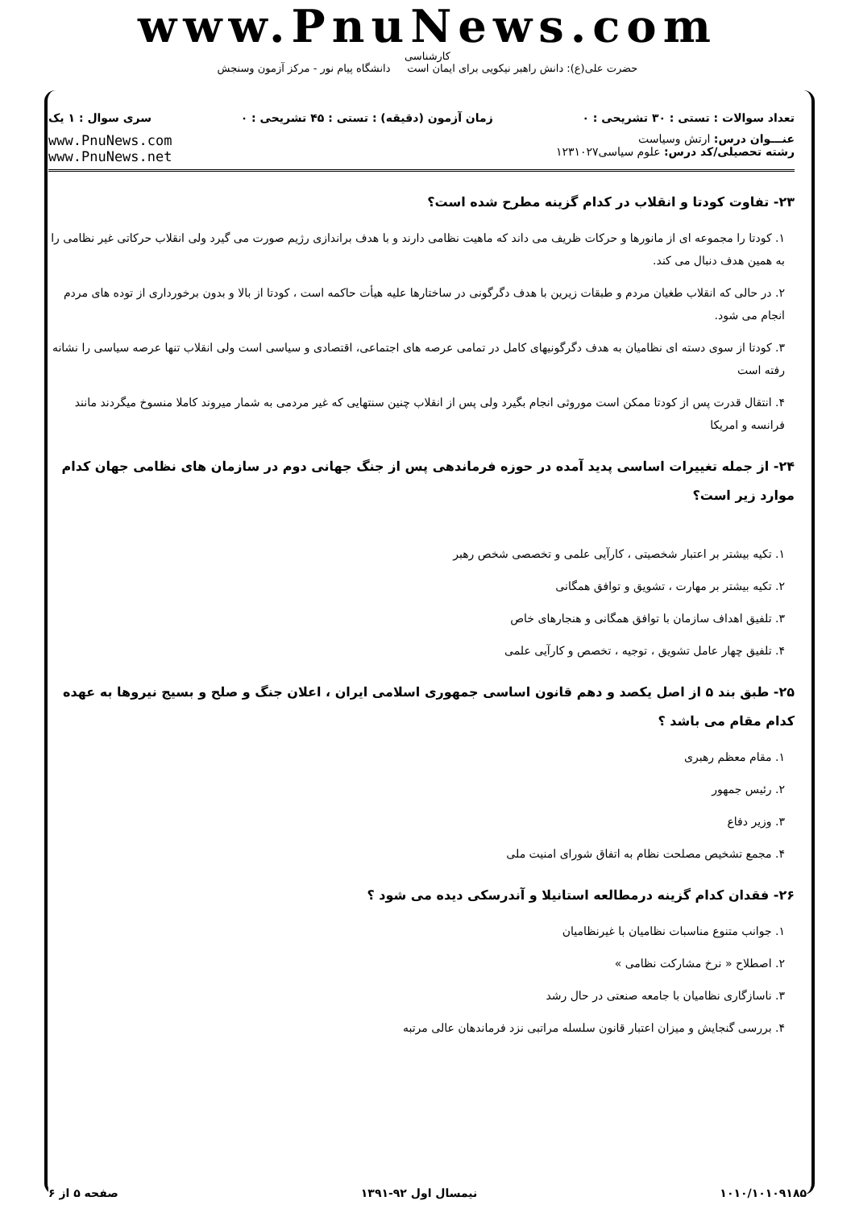www.PnuNews.com
کارشناسی
حضرت علی(ع): دانش راهبر نیکویی برای ایمان است دانشگاه پیام نور - مرکز آزمون وسنجش
تعداد سوالات : تستی : ۳۰ تشریحی : ۰ زمان آزمون (دقیقه) : تستی : ۴۵ تشریحی : ۰ سری سوال : ۱ یک
عنـــوان درس: ارتش وسیاست
رشته تحصیلی/کد درس: علوم سیاسی۱۲۳۱۰۲۷
www.PnuNews.com
www.PnuNews.net
۲۳- تفاوت کودتا و انقلاب در کدام گزینه مطرح شده است؟
۱. کودتا را مجموعه ای از مانورها و حرکات ظریف می داند که ماهیت نظامی دارند و با هدف براندازی رژیم صورت می گیرد ولی انقلاب حرکاتی غیر نظامی را به همین هدف دنبال می کند.
۲. در حالی که انقلاب طغیان مردم و طبقات زیرین با هدف دگرگونی در ساختارها علیه هیأت حاکمه است ، کودتا از بالا و بدون برخورداری از توده های مردم انجام می شود.
۳. کودتا از سوی دسته ای نظامیان به هدف دگرگونیهای کامل در تمامی عرصه های اجتماعی، اقتصادی و سیاسی است ولی انقلاب تنها عرصه سیاسی را نشانه رفته است
۴. انتقال قدرت پس از کودتا ممکن است موروثی انجام بگیرد ولی پس از انقلاب چنین سنتهایی که غیر مردمی به شمار میروند کاملا منسوخ میگردند مانند فرانسه و امریکا
۲۴- از جمله تغییرات اساسی پدید آمده در حوزه فرماندهی پس از جنگ جهانی دوم در سازمان های نظامی جهان کدام موارد زیر است؟
۱. تکیه بیشتر بر اعتبار شخصیتی ، کارآیی علمی و تخصصی شخص رهبر
۲. تکیه بیشتر بر مهارت ، تشویق و توافق همگانی
۳. تلفیق اهداف سازمان با توافق همگانی و هنجارهای خاص
۴. تلفیق چهار عامل تشویق ، توجیه ، تخصص و کارآیی علمی
۲۵- طبق بند ۵ از اصل یکصد و دهم قانون اساسی جمهوری اسلامی ایران ، اعلان جنگ و صلح و بسیج نیروها به عهده کدام مقام می باشد ؟
۱. مقام معظم رهبری
۲. رئیس جمهور
۳. وزیر دفاع
۴. مجمع تشخیص مصلحت نظام به اتفاق شورای امنیت ملی
۲۶- فقدان کدام گزینه درمطالعه استانیلا و آندرسکی دیده می شود ؟
۱. جوانب متنوع مناسبات نظامیان با غیرنظامیان
۲. اصطلاح « نرخ مشارکت نظامی »
۳. ناسازگاری نظامیان با جامعه صنعتی در حال رشد
۴. بررسی گنجایش و میزان اعتبار قانون سلسله مراتبی نزد فرماندهان عالی مرتبه
۱۰۱۰/۱۰۱۰۹۱۸۵ نیمسال اول ۹۲-۱۳۹۱ صفحه ۵ از ۶